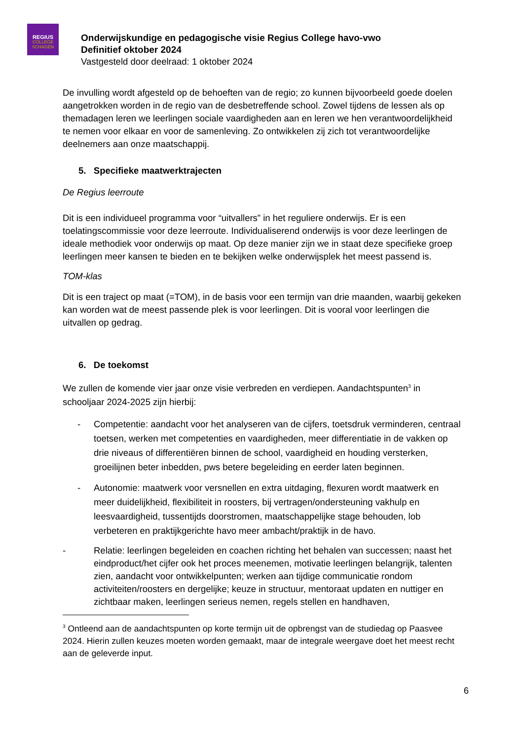REGIUS
COLLEGE SCHAGEN
Onderwijskundige en pedagogische visie Regius College havo-vwo
Definitief oktober 2024
Vastgesteld door deelraad: 1 oktober 2024
De invulling wordt afgesteld op de behoeften van de regio; zo kunnen bijvoorbeeld goede doelen aangetrokken worden in de regio van de desbetreffende school. Zowel tijdens de lessen als op themadagen leren we leerlingen sociale vaardigheden aan en leren we hen verantwoordelijkheid te nemen voor elkaar en voor de samenleving. Zo ontwikkelen zij zich tot verantwoordelijke deelnemers aan onze maatschappij.
5. Specifieke maatwerktrajecten
De Regius leerroute
Dit is een individueel programma voor “uitvallers” in het reguliere onderwijs. Er is een toelatingscommissie voor deze leerroute. Individualiserend onderwijs is voor deze leerlingen de ideale methodiek voor onderwijs op maat. Op deze manier zijn we in staat deze specifieke groep leerlingen meer kansen te bieden en te bekijken welke onderwijsplek het meest passend is.
TOM-klas
Dit is een traject op maat (=TOM), in de basis voor een termijn van drie maanden, waarbij gekeken kan worden wat de meest passende plek is voor leerlingen. Dit is vooral voor leerlingen die uitvallen op gedrag.
6. De toekomst
We zullen de komende vier jaar onze visie verbreden en verdiepen. Aandachtspunten<sup>3</sup> in schooljaar 2024-2025 zijn hierbij:
- Competentie: aandacht voor het analyseren van de cijfers, toetsdruk verminderen, centraal toetsen, werken met competenties en vaardigheden, meer differentiatie in de vakken op drie niveaus of differentiëren binnen de school, vaardigheid en houding versterken, groeilijnen beter inbedden, pws betere begeleiding en eerder laten beginnen.
- Autonomie: maatwerk voor versnellen en extra uitdaging, flexuren wordt maatwerk en meer duidelijkheid, flexibiliteit in roosters, bij vertragen/ondersteuning vakhulp en leesvaardigheid, tussentijds doorstromen, maatschappelijke stage behouden, lob verbeteren en praktijkgerichte havo meer ambacht/praktijk in de havo.
- Relatie: leerlingen begeleiden en coachen richting het behalen van successen; naast het eindproduct/het cijfer ook het proces meenemen, motivatie leerlingen belangrijk, talenten zien, aandacht voor ontwikkelpunten; werken aan tijdige communicatie rondom activiteiten/roosters en dergelijke; keuze in structuur, mentoraat updaten en nuttiger en zichtbaar maken, leerlingen serieus nemen, regels stellen en handhaven,
<sup>3</sup> Ontleend aan de aandachtspunten op korte termijn uit de opbrengst van de studiedag op Paasvee 2024. Hierin zullen keuzes moeten worden gemaakt, maar de integrale weergave doet het meest recht aan de geleverde input.
6